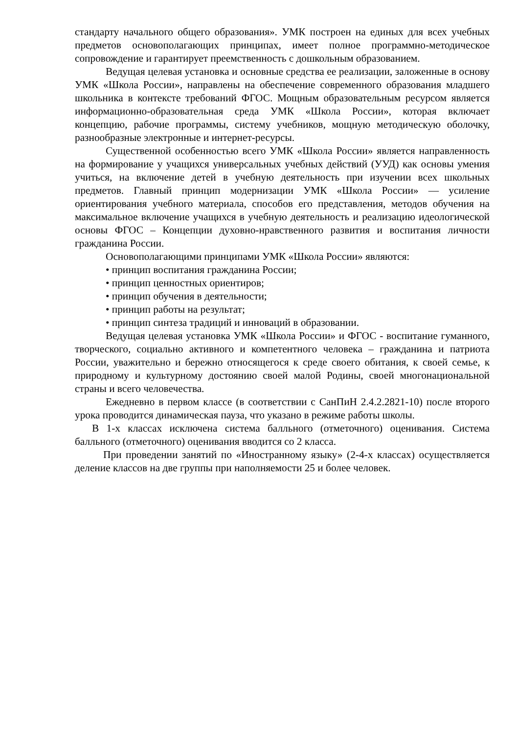стандарту начального общего образования». УМК построен на единых для всех учебных предметов основополагающих принципах, имеет полное программно-методическое сопровождение и гарантирует преемственность с дошкольным образованием.
Ведущая целевая установка и основные средства ее реализации, заложенные в основу УМК «Школа России», направлены на обеспечение современного образования младшего школьника в контексте требований ФГОС. Мощным образовательным ресурсом является информационно-образовательная среда УМК «Школа России», которая включает концепцию, рабочие программы, систему учебников, мощную методическую оболочку, разнообразные электронные и интернет-ресурсы.
Существенной особенностью всего УМК «Школа России» является направленность на формирование у учащихся универсальных учебных действий (УУД) как основы умения учиться, на включение детей в учебную деятельность при изучении всех школьных предметов. Главный принцип модернизации УМК «Школа России» — усиление ориентирования учебного материала, способов его представления, методов обучения на максимальное включение учащихся в учебную деятельность и реализацию идеологической основы ФГОС – Концепции духовно-нравственного развития и воспитания личности гражданина России.
Основополагающими принципами УМК «Школа России» являются:
• принцип воспитания гражданина России;
• принцип ценностных ориентиров;
• принцип обучения в деятельности;
• принцип работы на результат;
• принцип синтеза традиций и инноваций в образовании.
Ведущая целевая установка УМК «Школа России» и ФГОС - воспитание гуманного, творческого, социально активного и компетентного человека – гражданина и патриота России, уважительно и бережно относящегося к среде своего обитания, к своей семье, к природному и культурному достоянию своей малой Родины, своей многонациональной страны и всего человечества.
Ежедневно в первом классе (в соответствии с СанПиН 2.4.2.2821-10) после второго урока проводится динамическая пауза, что указано в режиме работы школы.
В 1-х классах исключена система балльного (отметочного) оценивания. Система балльного (отметочного) оценивания вводится со 2 класса.
При проведении занятий по «Иностранному языку» (2-4-х классах) осуществляется деление классов на две группы при наполняемости 25 и более человек.